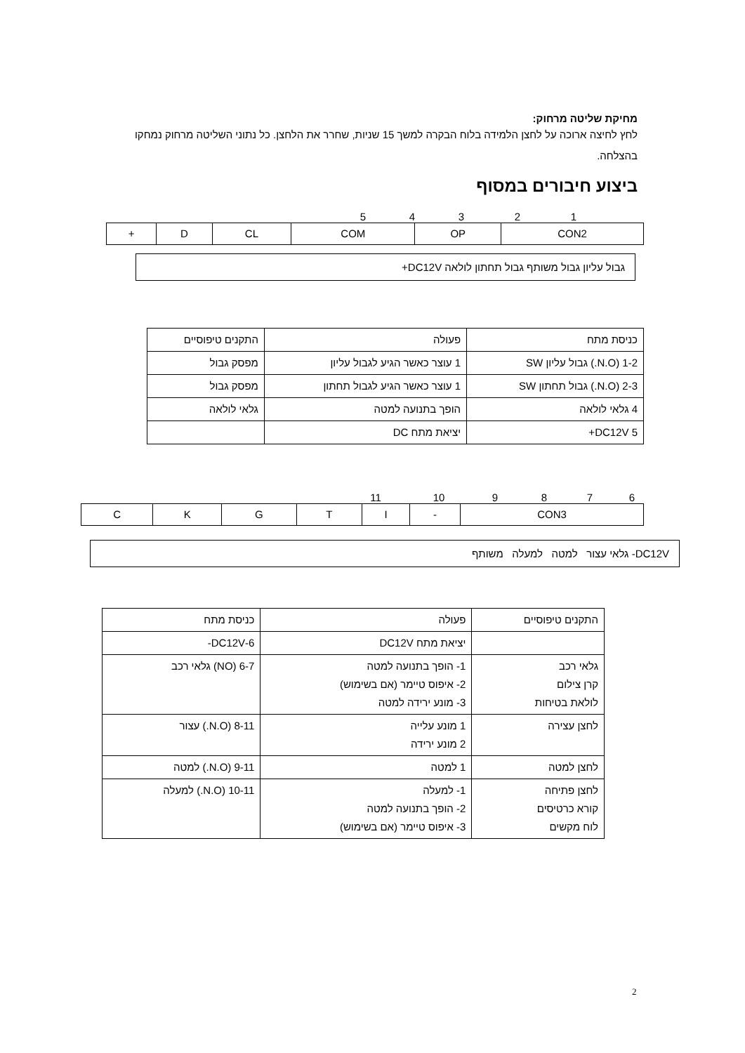מחיקת שליטה מרחוק:
לחץ לחיצה ארוכה על לחצן הלמידה בלוח הבקרה למשך 15 שניות, שחרר את הלחצן. כל נתוני השליטה מרחוק נמחקו בהצלחה.
ביצוע חיבורים במסוף
12345
| CON2 | OP | COM | CL | D | + |
גבול עליון גבול משותף גבול תחתון לולאה DC12V+
| כניסת מתח | פעולה | התקנים טיפוסיים |
| 1-2 (N.O.) גבול עליון SW | 1 עוצר כאשר הגיע לגבול עליון | מפסק גבול |
| 2-3 (N.O.) גבול תחתון SW | 1 עוצר כאשר הגיע לגבול תחתון | מפסק גבול |
| 4 גלאי לולאה | הופך בתנועה למטה | גלאי לולאה |
| 5 DC12V+ | יציאת מתח DC | |
6789 10 11
| CON3 | - | I | T | G | K | C |
DC12V- גלאי עצור למטה למעלה משותף
| התקנים טיפוסיים | פעולה | כניסת מתח |
| | יציאת מתח DC12V | 6-DC12V- |
| גלאי רכב קרן צילום לולאת בטיחות | 1- הופך בתנועה למטה 2- איפוס טיימר (אם בשימוש) 3- מונע ירידה למטה | 6-7 (NO) גלאי רכב |
| לחצן עצירה | 1 מונע עלייה 2 מונע ירידה | 8-11 (N.O.) עצור |
| לחצן למטה | 1 למטה | 9-11 (N.O.) למטה |
| לחצן פתיחה קורא כרטיסים לוח מקשים | 1- למעלה 2- הופך בתנועה למטה 3- איפוס טיימר (אם בשימוש) | 10-11 (N.O.) למעלה |
2